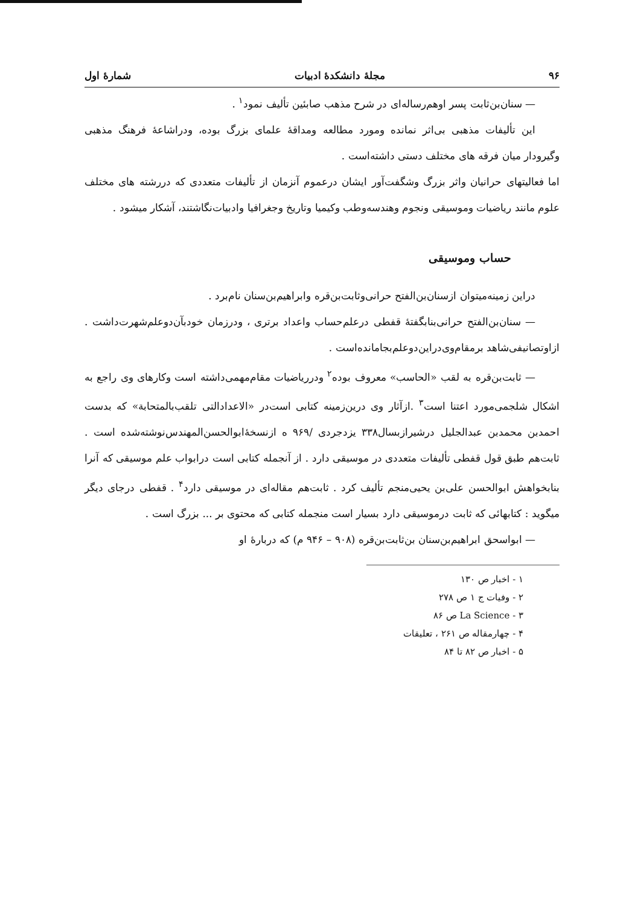۹۶ مجلهٔ دانشکدهٔ ادبیات شمارهٔ اول
— سنان‌بن‌ثابت پسر اوهم‌رساله‌ای در شرح مذهب صابئین تألیف نمود<sup>۱</sup> .
این تألیفات مذهبی بی‌اثر نمانده ومورد مطالعه ومداقهٔ علمای بزرگ بوده، ودراشاعهٔ فرهنگ مذهبی وگیرودار میان فرقه های مختلف دستی داشته‌است .
اما فعالیتهای حرانیان واثر بزرگ وشگفت‌آور ایشان درعموم آنزمان از تألیفات متعددی که دررشته های مختلف علوم مانند ریاضیات وموسیقی ونجوم وهندسه‌وطب وکیمیا وتاریخ وجغرافیا وادبیات‌نگاشتند، آشکار میشود .
حساب وموسیقی
دراین زمینه‌میتوان ازسنان‌بن‌الفتح حرانی‌وثابت‌بن‌قره وابراهیم‌بن‌سنان نام‌برد .
— سنان‌بن‌الفتح حرانی‌بنابگفتهٔ قفطی درعلم‌حساب واعداد برتری ، ودرزمان خودبآن‌دوعلم‌شهرت‌داشت . ازاوتصانیفی‌شاهد برمقام‌وی‌دراین‌دوعلم‌بجامانده‌است .
— ثابت‌بن‌قره به لقب «الحاسب» معروف بوده<sup>۲</sup> ودرریاضیات مقام‌مهمی‌داشته است وکارهای وی راجع به اشکال شلجمی‌مورد اعتنا است<sup>۳</sup> .ازآثار وی درین‌زمینه کتابی است‌در «الاعدادالتی تلقب‌بالمتحابة» که بدست احمدبن محمدبن عبدالجلیل درشیرازبسال۳۳۸ یزدجردی /۹۶۹ ه ازنسخهٔ‌ابوالحسن‌المهندس‌نوشته‌شده است . ثابت‌هم طبق قول قفطی تألیفات متعددی در موسیقی دارد . از آنجمله کتابی است درابواب علم موسیقی که آنرا بنابخواهش ابوالحسن علی‌بن یحیی‌منجم تألیف کرد . ثابت‌هم مقاله‌ای در موسیقی دارد<sup>۴</sup> . قفطی درجای دیگر میگوید : کتابهائی که ثابت درموسیقی دارد بسیار است منجمله کتابی که محتوی بر ... بزرگ است .
— ابواسحق ابراهیم‌بن‌سنان بن‌ثابت‌بن‌قره (۹۰۸ – ۹۴۶ م) که دربارهٔ او
۱ - اخبار ص ۱۳۰
۲ - وفیات ج ۱ ص ۲۷۸
۳ - La Science ص ۸۶
۴ - چهارمقاله ص ۲۶۱ ، تعلیقات
۵ - اخبار ص ۸۲ تا ۸۴